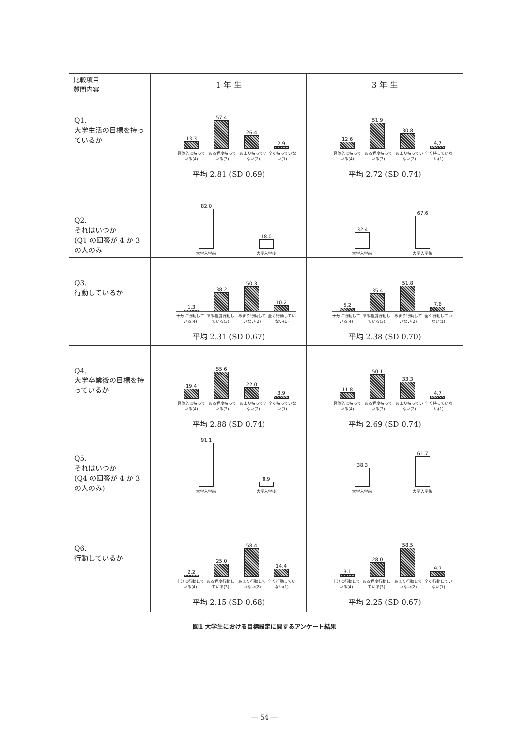| 比較項目 質問内容 | 1 年 生 | 3 年 生 |
| --- | --- | --- |
| Q1. 大学生活の目標を持っているか | 13.3 57.4 26.4 2.9 具体的に持っている(4) ある程度持っている(3) あまり持っていない(2) 全く持っていない(1) 平均 2.81 (SD 0.69) | 12.6 51.9 30.8 4.7 具体的に持っている(4) ある程度持っている(3) あまり持っていない(2) 全く持っていない(1) 平均 2.72 (SD 0.74) |
| Q2. それはいつか (Q1 の回答が 4 か 3 の人のみ | 82.0 18.0 大学入学前 大学入学後 | 32.4 67.6 大学入学前 大学入学後 |
| Q3. 行動しているか | 1.3 38.2 50.3 10.2 十分に行動している(4) ある程度行動している(3) あまり行動していない(2) 全く行動していない(1) 平均 2.31 (SD 0.67) | 5.2 35.4 51.8 7.6 十分に行動している(4) ある程度行動している(3) あまり行動していない(2) 全く行動していない(1) 平均 2.38 (SD 0.70) |
| Q4. 大学卒業後の目標を持っているか | 19.4 55.6 22.0 3.9 具体的に持っている(4) ある程度持っている(3) あまり持っていない(2) 全く持っていない(1) 平均 2.88 (SD 0.74) | 11.8 50.1 33.3 4.7 具体的に持っている(4) ある程度持っている(3) あまり持っていない(2) 全く持っていない(1) 平均 2.69 (SD 0.74) |
| Q5. それはいつか (Q4 の回答が 4 か 3 の人のみ) | 91.1 8.9 大学入学前 大学入学後 | 38.3 61.7 大学入学前 大学入学後 |
| Q6. 行動しているか | 2.2 25.0 58.4 14.4 十分に行動している(4) ある程度行動している(3) あまり行動していない(2) 全く行動していない(1) 平均 2.15 (SD 0.68) | 3.1 28.0 58.5 9.7 十分に行動している(4) ある程度行動している(3) あまり行動していない(2) 全く行動していない(1) 平均 2.25 (SD 0.67) |
図1 大学生における目標設定に関するアンケート結果
— 54 —